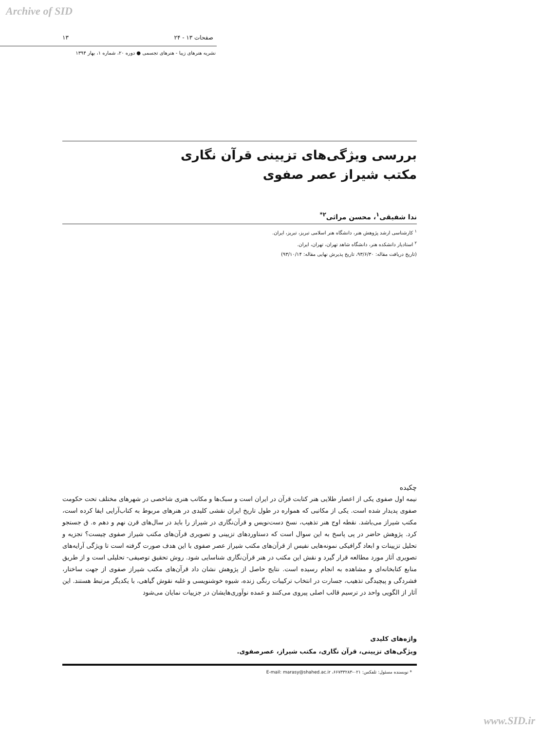Archive of SID
صفحات ۱۳ - ۲۴ ۱۳
نشریه هنرهای زیبا - هنرهای تجسمی ● دوره ۲۰، شماره ۱، بهار ۱۳۹۴
بررسی ویژگی‌های تزیینی قرآن نگاری
مکتب شیراز عصر صفوی
ندا شفیقی<sup>۱</sup>، محسن مراثی<sup>۲*</sup>
<sup>۱</sup> کارشناسی ارشد پژوهش هنر، دانشگاه هنر اسلامی تبریز، تبریز، ایران.
<sup>۲</sup> استادیار دانشکده هنر، دانشگاه شاهد تهران، تهران، ایران.
(تاریخ دریافت مقاله: ۹۳/۶/۳۰، تاریخ پذیرش نهایی مقاله: ۹۳/۱۰/۱۴)
چکیده
نیمه اول صفوی یکی از اعصار طلایی هنر کتابت قرآن در ایران است و سبک‌ها و مکاتب هنری شاخصی در شهرهای مختلف تحت حکومت صفوی پدیدار شده است. یکی از مکاتبی که همواره در طول تاریخ ایران نقشی کلیدی در هنرهای مربوط به کتاب‌آرایی ایفا کرده است، مکتب شیراز می‌باشد. نقطه اوج هنر تذهیب، نسخ دست‌نویس و قرآن‌نگاری در شیراز را باید در سال‌های قرن نهم و دهم ه. ق جستجو کرد. پژوهش حاضر در پی پاسخ به این سوال است که دستاوردهای تزیینی و تصویری قرآن‌های مکتب شیراز صفوی چیست؟ تجزیه و تحلیل تزیینات و ابعاد گرافیکی نمونه‌هایی نفیس از قرآن‌های مکتب شیراز عصر صفوی با این هدف صورت گرفته است تا ویژگی آرایه‌های تصویری آثار مورد مطالعه قرار گیرد و نقش این مکتب در هنر قرآن‌نگاری شناسایی شود. روش تحقیق توصیفی- تحلیلی است و از طریق منابع کتابخانه‌ای و مشاهده به انجام رسیده است. نتایج حاصل از پژوهش نشان داد قرآن‌های مکتب شیراز صفوی از جهت ساختار، فشردگی و پیچیدگی تذهیب، جسارت در انتخاب ترکیبات رنگی زنده، شیوه خوشنویسی و غلبه نقوش گیاهی، با یکدیگر مرتبط هستند. این آثار از الگویی واحد در ترسیم قالب اصلی پیروی می‌کنند و عمده نوآوری‌هایشان در جزییات نمایان می‌شود
واژه‌های کلیدی
ویژگی‌های تزیینی، قرآن نگاری، مکتب شیراز، عصرصفوی.
* نویسنده مسئول: تلفکس: ۰۲۱-۶۶۷۳۳۲۸۳، E-mail: marasy@shahed.ac.ir
www.SID.ir